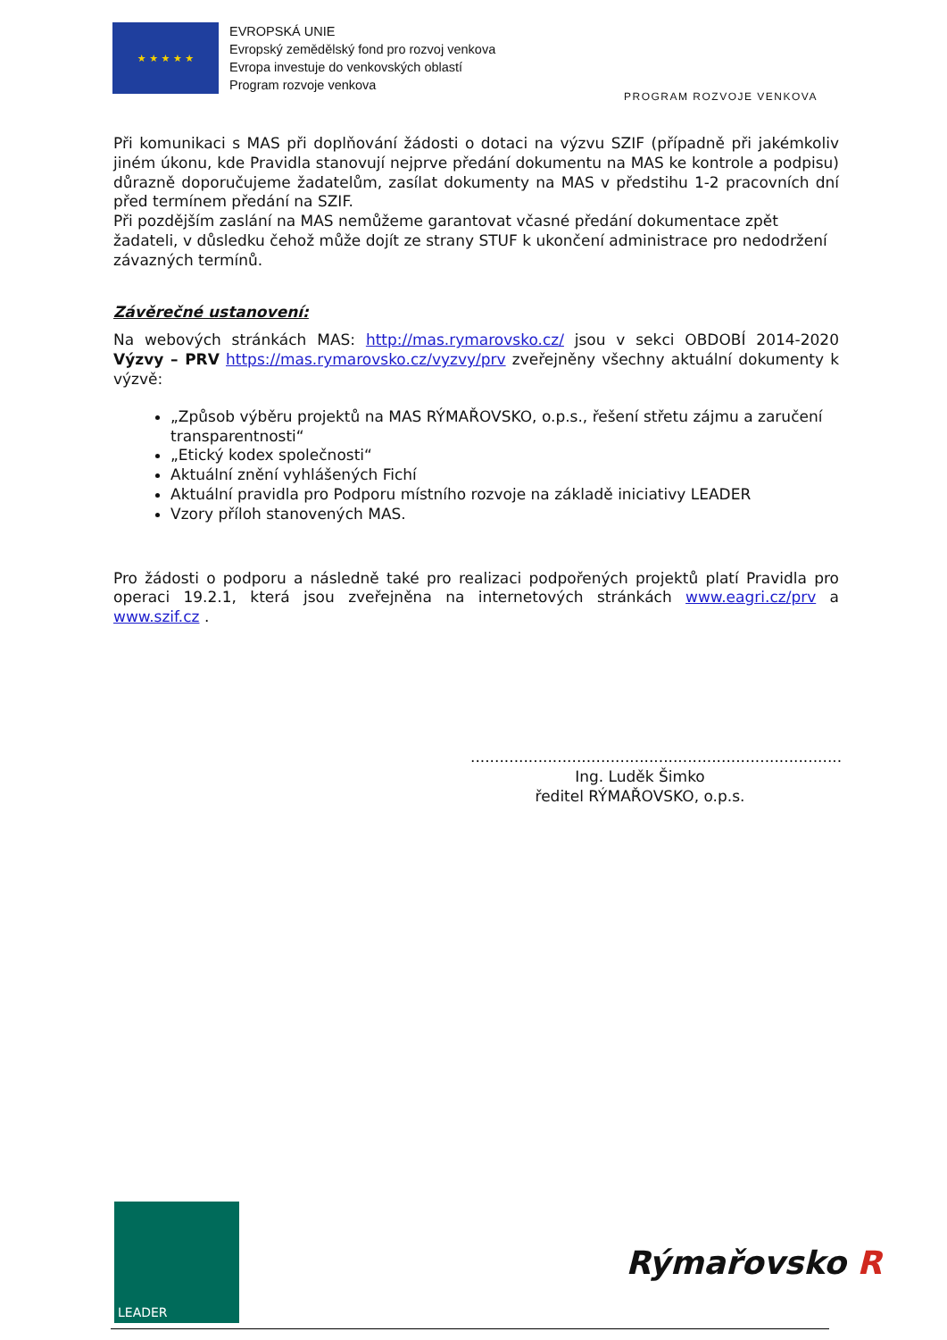★ ★ ★ ★ ★
EVROPSKÁ UNIE
Evropský zemědělský fond pro rozvoj venkova
Evropa investuje do venkovských oblastí
Program rozvoje venkova
PROGRAM ROZVOJE VENKOVA
Při komunikaci s MAS při doplňování žádosti o dotaci na výzvu SZIF (případně při jakémkoliv jiném úkonu, kde Pravidla stanovují nejprve předání dokumentu na MAS ke kontrole a podpisu) důrazně doporučujeme žadatelům, zasílat dokumenty na MAS v předstihu 1-2 pracovních dní před termínem předání na SZIF.
Při pozdějším zaslání na MAS nemůžeme garantovat včasné předání dokumentace zpět žadateli, v důsledku čehož může dojít ze strany STUF k ukončení administrace pro nedodržení závazných termínů.
Závěrečné ustanovení:
Na webových stránkách MAS: http://mas.rymarovsko.cz/ jsou v sekci OBDOBÍ 2014-2020 Výzvy – PRV https://mas.rymarovsko.cz/vyzvy/prv zveřejněny všechny aktuální dokumenty k výzvě:
„Způsob výběru projektů na MAS RÝMAŘOVSKO, o.p.s., řešení střetu zájmu a zaručení transparentnosti“
„Etický kodex společnosti“
Aktuální znění vyhlášených Fichí
Aktuální pravidla pro Podporu místního rozvoje na základě iniciativy LEADER
Vzory příloh stanovených MAS.
Pro žádosti o podporu a následně také pro realizaci podpořených projektů platí Pravidla pro operaci 19.2.1, která jsou zveřejněna na internetových stránkách www.eagri.cz/prv a www.szif.cz .
.............................................................................
Ing. Luděk Šimko
ředitel RÝMAŘOVSKO, o.p.s.
LEADER
Rýmařovsko R